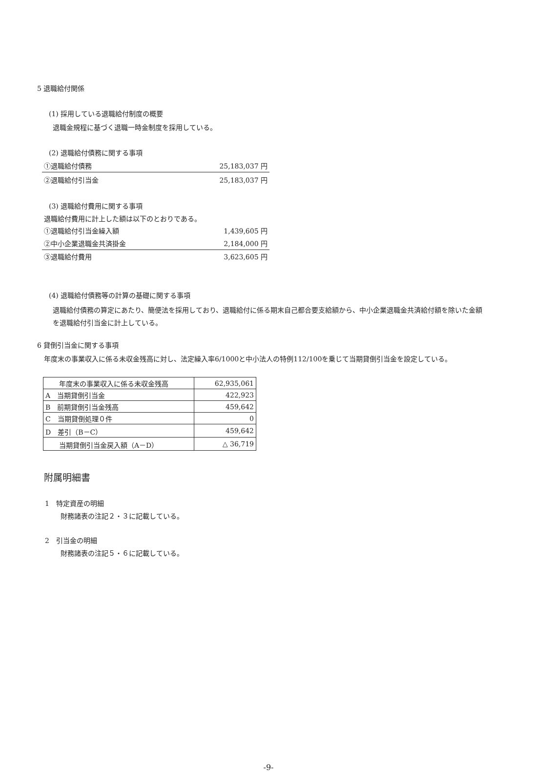5 退職給付関係
(1) 採用している退職給付制度の概要
退職金規程に基づく退職一時金制度を採用している。
(2) 退職給付債務に関する事項
①退職給付債務 25,183,037 円
②退職給付引当金 25,183,037 円
(3) 退職給付費用に関する事項
退職給付費用に計上した額は以下のとおりである。
①退職給付引当金繰入額 1,439,605 円
②中小企業退職金共済掛金 2,184,000 円
③退職給付費用 3,623,605 円
(4) 退職給付債務等の計算の基礎に関する事項
退職給付債務の算定にあたり、簡便法を採用しており、退職給付に係る期末自己都合要支給額から、中小企業退職金共済給付額を除いた金額を退職給付引当金に計上している。
6 貸倒引当金に関する事項
年度末の事業収入に係る未収金残高に対し、法定繰入率6/1000と中小法人の特例112/100を乗じて当期貸倒引当金を設定している。
| 年度末の事業収入に係る未収金残高 | 62,935,061 |
| A 当期貸倒引当金 | 422,923 |
| B 前期貸倒引当金残高 | 459,642 |
| C 当期貸倒処理０件 | 0 |
| D 差引（B－C） | 459,642 |
| 当期貸倒引当金戻入額（A－D） | △ 36,719 |
附属明細書
1　特定資産の明細
財務諸表の注記２・３に記載している。
2　引当金の明細
財務諸表の注記５・６に記載している。
-9-